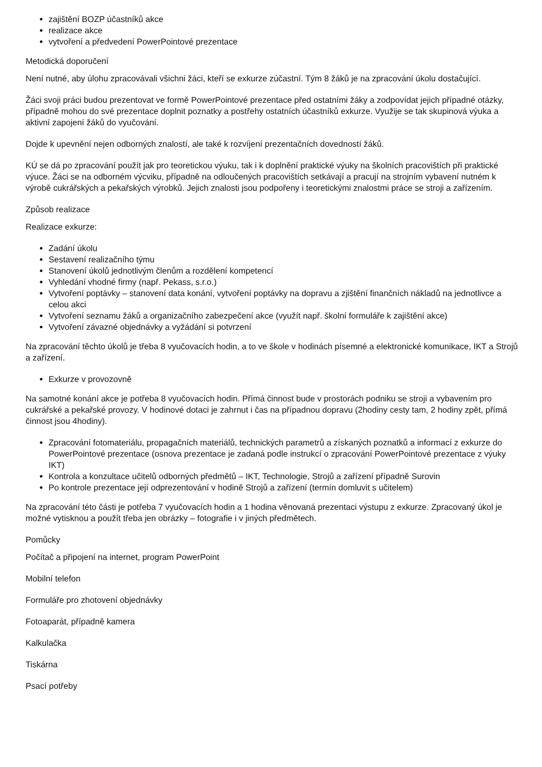zajištění BOZP účastníků akce
realizace akce
vytvoření a předvedení PowerPointové prezentace
Metodická doporučení
Není nutné, aby úlohu zpracovávali všichni žáci, kteří se exkurze zúčastní. Tým 8 žáků je na zpracování úkolu dostačující.
Žáci svoji práci budou prezentovat ve formě PowerPointové prezentace před ostatními žáky a zodpovídat jejich případné otázky, případně mohou do své prezentace doplnit poznatky a postřehy ostatních účastníků exkurze. Využije se tak skupinová výuka a aktivní zapojení žáků do vyučování.
Dojde k upevnění nejen odborných znalostí, ale také k rozvíjení prezentačních dovedností žáků.
KÚ se dá po zpracování použít jak pro teoretickou výuku, tak i k doplnění praktické výuky na školních pracovištích při praktické výuce. Žáci se na odborném výcviku, případně na odloučených pracovištích setkávají a pracují na strojním vybavení nutném k výrobě cukrářských a pekařských výrobků. Jejich znalosti jsou podpořeny i teoretickými znalostmi práce se stroji a zařízením.
Způsob realizace
Realizace exkurze:
Zadání úkolu
Sestavení realizačního týmu
Stanovení úkolů jednotlivým členům a rozdělení kompetencí
Vyhledání vhodné firmy (např. Pekass, s.r.o.)
Vytvoření poptávky – stanovení data konání, vytvoření poptávky na dopravu a zjištění finančních nákladů na jednotlivce a celou akci
Vytvoření seznamu žáků a organizačního zabezpečení akce (využít např. školní formuláře k zajištění akce)
Vytvoření závazné objednávky a vyžádání si potvrzení
Na zpracování těchto úkolů je třeba 8 vyučovacích hodin, a to ve škole v hodinách písemné a elektronické komunikace, IKT a Strojů a zařízení.
Exkurze v provozovně
Na samotné konání akce je potřeba 8 vyučovacích hodin. Přímá činnost bude v prostorách podniku se stroji a vybavením pro cukrářské a pekařské provozy. V hodinové dotaci je zahrnut i čas na případnou dopravu (2hodiny cesty tam, 2 hodiny zpět, přímá činnost jsou 4hodiny).
Zpracování fotomateriálu, propagačních materiálů, technických parametrů a získaných poznatků a informací z exkurze do PowerPointové prezentace (osnova prezentace je zadaná podle instrukcí o zpracování PowerPointové prezentace z výuky IKT)
Kontrola a konzultace učitelů odborných předmětů – IKT, Technologie, Strojů a zařízení případně Surovin
Po kontrole prezentace její odprezentování v hodině Strojů a zařízení (termín domluvit s učitelem)
Na zpracování této části je potřeba 7 vyučovacích hodin a 1 hodina věnovaná prezentaci výstupu z exkurze. Zpracovaný úkol je možné vytisknou a použít třeba jen obrázky – fotografie i v jiných předmětech.
Pomůcky
Počítač a připojení na internet, program PowerPoint
Mobilní telefon
Formuláře pro zhotovení objednávky
Fotoaparát, případně kamera
Kalkulačka
Tiskárna
Psací potřeby